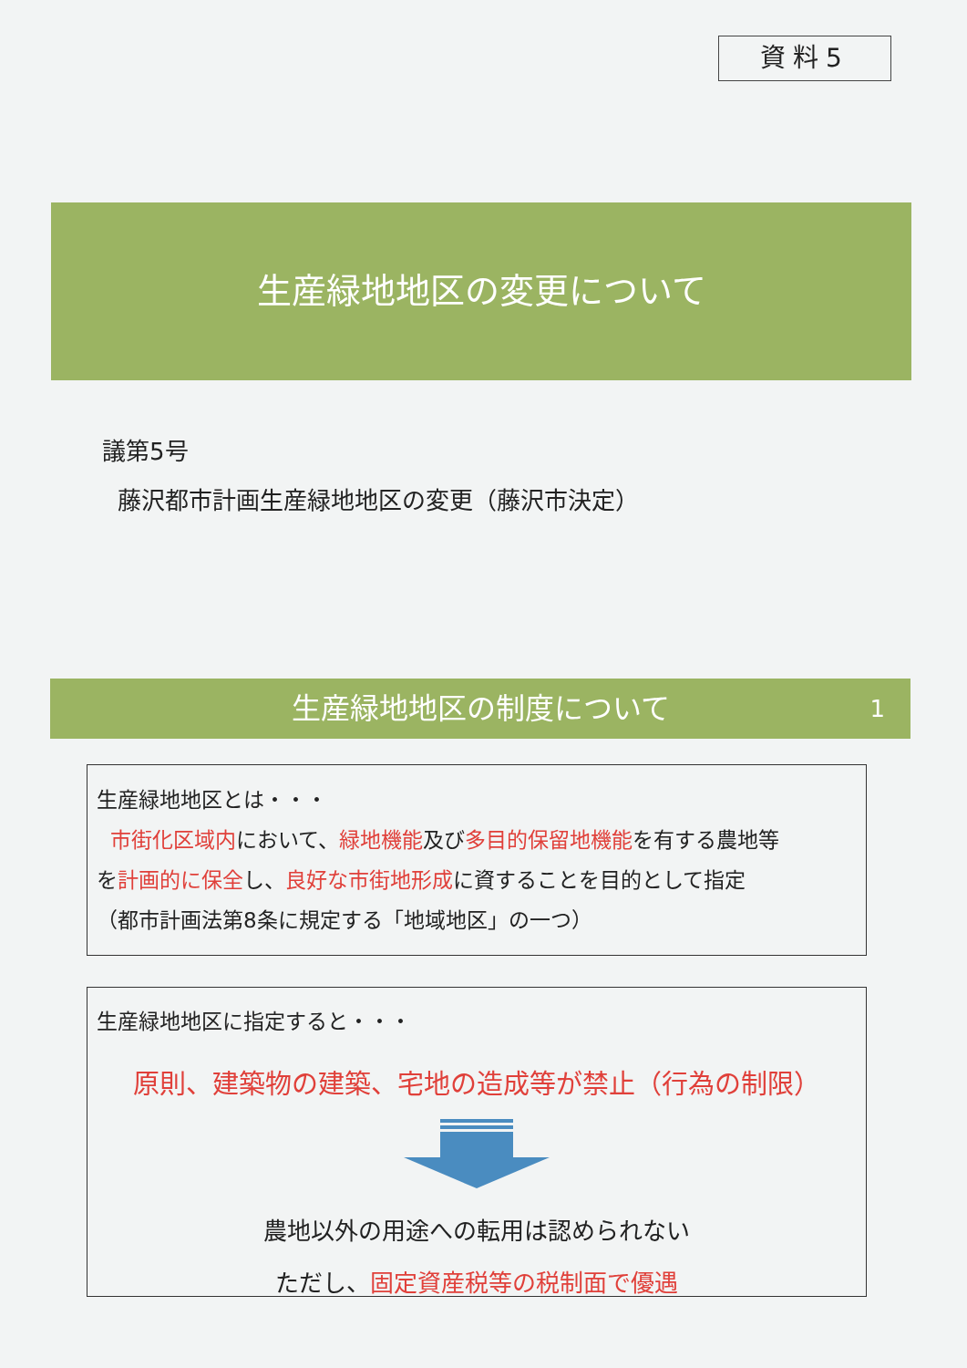資料5
生産緑地地区の変更について
議第5号
藤沢都市計画生産緑地地区の変更（藤沢市決定）
生産緑地地区の制度について 1
生産緑地地区とは・・・
市街化区域内において、緑地機能及び多目的保留地機能を有する農地等
を計画的に保全し、良好な市街地形成に資することを目的として指定
（都市計画法第8条に規定する「地域地区」の一つ）
生産緑地地区に指定すると・・・
原則、建築物の建築、宅地の造成等が禁止（行為の制限）
農地以外の用途への転用は認められない
ただし、固定資産税等の税制面で優遇